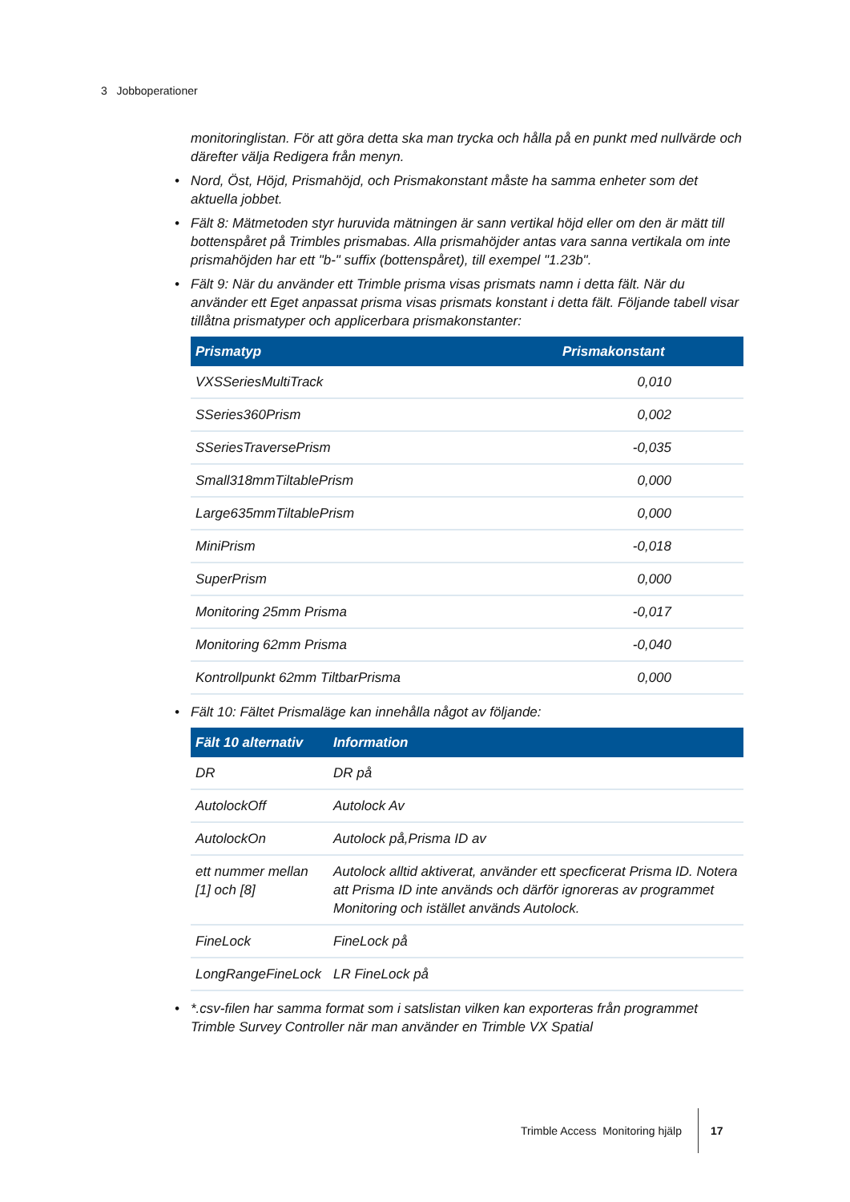3 Jobboperationer
monitoringlistan. För att göra detta ska man trycka och hålla på en punkt med nullvärde och därefter välja Redigera från menyn.
• Nord, Öst, Höjd, Prismahöjd, och Prismakonstant måste ha samma enheter som det aktuella jobbet.
• Fält 8: Mätmetoden styr huruvida mätningen är sann vertikal höjd eller om den är mätt till bottenspåret på Trimbles prismabas. Alla prismahöjder antas vara sanna vertikala om inte prismahöjden har ett "b-" suffix (bottenspåret), till exempel "1.23b".
• Fält 9: När du använder ett Trimble prisma visas prismats namn i detta fält. När du använder ett Eget anpassat prisma visas prismats konstant i detta fält. Följande tabell visar tillåtna prismatyper och applicerbara prismakonstanter:
| Prismatyp | Prismakonstant |
| --- | --- |
| VXSSeriesMultiTrack | 0,010 |
| SSeries360Prism | 0,002 |
| SSeriesTraversePrism | -0,035 |
| Small318mmTiltablePrism | 0,000 |
| Large635mmTiltablePrism | 0,000 |
| MiniPrism | -0,018 |
| SuperPrism | 0,000 |
| Monitoring 25mm Prisma | -0,017 |
| Monitoring 62mm Prisma | -0,040 |
| Kontrollpunkt 62mm TiltbarPrisma | 0,000 |
• Fält 10: Fältet Prismaläge kan innehålla något av följande:
| Fält 10 alternativ | Information |
| --- | --- |
| DR | DR på |
| AutolockOff | Autolock Av |
| AutolockOn | Autolock på,Prisma ID av |
| ett nummer mellan [1] och [8] | Autolock alltid aktiverat, använder ett specficerat Prisma ID. Notera att Prisma ID inte används och därför ignoreras av programmet Monitoring och istället används Autolock. |
| FineLock | FineLock på |
| LongRangeFineLock | LR FineLock på |
• *.csv-filen har samma format som i satslistan vilken kan exporteras från programmet Trimble Survey Controller när man använder en Trimble VX Spatial
Trimble Access Monitoring hjälp
17